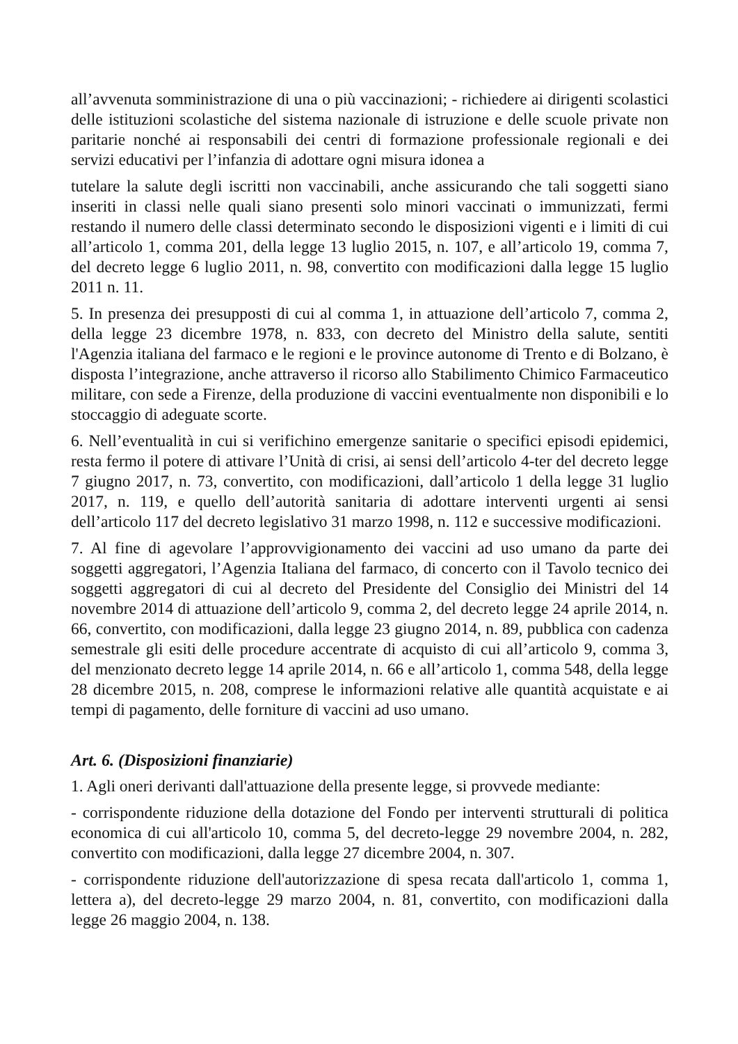all’avvenuta somministrazione di una o più vaccinazioni; - richiedere ai dirigenti scolastici delle istituzioni scolastiche del sistema nazionale di istruzione e delle scuole private non paritarie nonché ai responsabili dei centri di formazione professionale regionali e dei servizi educativi per l’infanzia di adottare ogni misura idonea a
tutelare la salute degli iscritti non vaccinabili, anche assicurando che tali soggetti siano inseriti in classi nelle quali siano presenti solo minori vaccinati o immunizzati, fermi restando il numero delle classi determinato secondo le disposizioni vigenti e i limiti di cui all’articolo 1, comma 201, della legge 13 luglio 2015, n. 107, e all’articolo 19, comma 7, del decreto legge 6 luglio 2011, n. 98, convertito con modificazioni dalla legge 15 luglio 2011 n. 11.
5. In presenza dei presupposti di cui al comma 1, in attuazione dell’articolo 7, comma 2, della legge 23 dicembre 1978, n. 833, con decreto del Ministro della salute, sentiti l'Agenzia italiana del farmaco e le regioni e le province autonome di Trento e di Bolzano, è disposta l’integrazione, anche attraverso il ricorso allo Stabilimento Chimico Farmaceutico militare, con sede a Firenze, della produzione di vaccini eventualmente non disponibili e lo stoccaggio di adeguate scorte.
6. Nell’eventualità in cui si verifichino emergenze sanitarie o specifici episodi epidemici, resta fermo il potere di attivare l’Unità di crisi, ai sensi dell’articolo 4-ter del decreto legge 7 giugno 2017, n. 73, convertito, con modificazioni, dall’articolo 1 della legge 31 luglio 2017, n. 119, e quello dell’autorità sanitaria di adottare interventi urgenti ai sensi dell’articolo 117 del decreto legislativo 31 marzo 1998, n. 112 e successive modificazioni.
7. Al fine di agevolare l’approvvigionamento dei vaccini ad uso umano da parte dei soggetti aggregatori, l’Agenzia Italiana del farmaco, di concerto con il Tavolo tecnico dei soggetti aggregatori di cui al decreto del Presidente del Consiglio dei Ministri del 14 novembre 2014 di attuazione dell’articolo 9, comma 2, del decreto legge 24 aprile 2014, n. 66, convertito, con modificazioni, dalla legge 23 giugno 2014, n. 89, pubblica con cadenza semestrale gli esiti delle procedure accentrate di acquisto di cui all’articolo 9, comma 3, del menzionato decreto legge 14 aprile 2014, n. 66 e all’articolo 1, comma 548, della legge 28 dicembre 2015, n. 208, comprese le informazioni relative alle quantità acquistate e ai tempi di pagamento, delle forniture di vaccini ad uso umano.
Art. 6. (Disposizioni finanziarie)
1. Agli oneri derivanti dall'attuazione della presente legge, si provvede mediante:
- corrispondente riduzione della dotazione del Fondo per interventi strutturali di politica economica di cui all'articolo 10, comma 5, del decreto-legge 29 novembre 2004, n. 282, convertito con modificazioni, dalla legge 27 dicembre 2004, n. 307.
- corrispondente riduzione dell'autorizzazione di spesa recata dall'articolo 1, comma 1, lettera a), del decreto-legge 29 marzo 2004, n. 81, convertito, con modificazioni dalla legge 26 maggio 2004, n. 138.